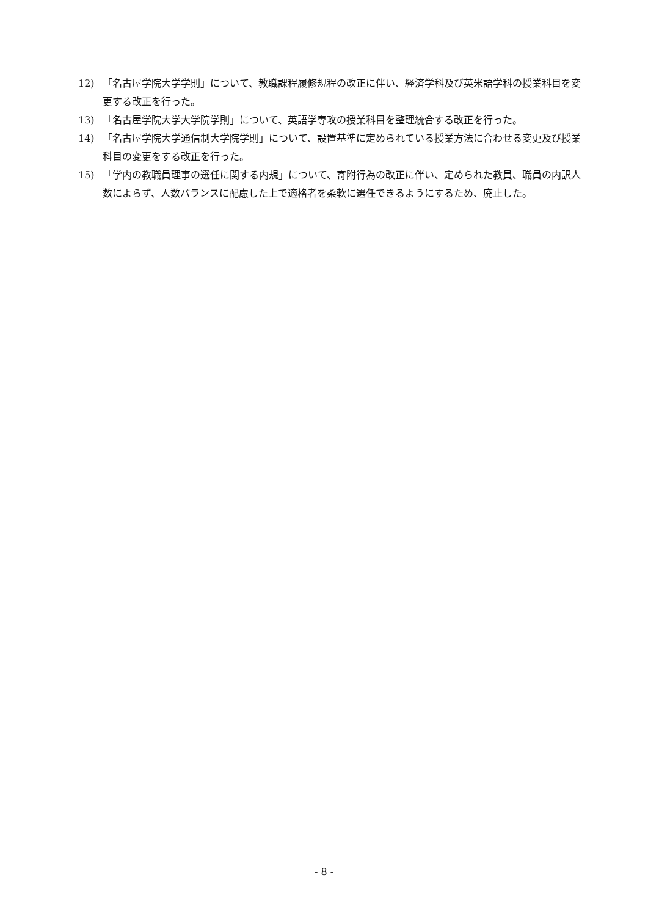12) 「名古屋学院大学学則」について、教職課程履修規程の改正に伴い、経済学科及び英米語学科の授業科目を変更する改正を行った。
13) 「名古屋学院大学大学院学則」について、英語学専攻の授業科目を整理統合する改正を行った。
14) 「名古屋学院大学通信制大学院学則」について、設置基準に定められている授業方法に合わせる変更及び授業科目の変更をする改正を行った。
15) 「学内の教職員理事の選任に関する内規」について、寄附行為の改正に伴い、定められた教員、職員の内訳人数によらず、人数バランスに配慮した上で適格者を柔軟に選任できるようにするため、廃止した。
- 8 -